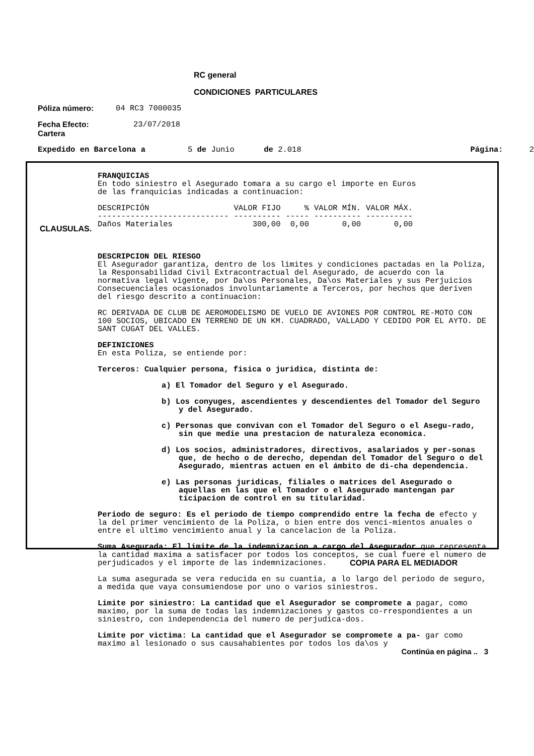RC general
CONDICIONES PARTICULARES
Póliza número: 04 RC3 7000035
Fecha Efecto:
Cartera 23/07/2018
Expedido en Barcelona a 5 de Junio de 2.018 Página: 2
CLAUSULAS.
FRANQUICIAS
En todo siniestro el Asegurado tomara a su cargo el importe en Euros
de las franquicias indicadas a continuacion:
| DESCRIPCIÓN | VALOR FIJO | % | VALOR MÍN. | VALOR MÁX. |
| ---------------------------- | ---------- | ----- | ---------- | ---------- |
| Daños Materiales | 300,00 | 0,00 | 0,00 | 0,00 |
DESCRIPCION DEL RIESGO
El Asegurador garantiza, dentro de los limites y condiciones pactadas en la Poliza, la Responsabilidad Civil Extracontractual del Asegurado, de acuerdo con la normativa legal vigente, por Da\os Personales, Da\os Materiales y sus Perjuicios Consecuenciales ocasionados involuntariamente a Terceros, por hechos que deriven del riesgo descrito a continuacion:
RC DERIVADA DE CLUB DE AEROMODELISMO DE VUELO DE AVIONES POR CONTROL RE-MOTO CON 100 SOCIOS, UBICADO EN TERRENO DE UN KM. CUADRADO, VALLADO Y CEDIDO POR EL AYTO. DE SANT CUGAT DEL VALLES.
DEFINICIONES
En esta Poliza, se entiende por:
Terceros: Cualquier persona, fisica o juridica, distinta de:
a) El Tomador del Seguro y el Asegurado.
b) Los conyuges, ascendientes y descendientes del Tomador del Seguro y del Asegurado.
c) Personas que convivan con el Tomador del Seguro o el Asegu-rado, sin que medie una prestacion de naturaleza economica.
d) Los socios, administradores, directivos, asalariados y per-sonas que, de hecho o de derecho, dependan del Tomador del Seguro o del Asegurado, mientras actuen en el ámbito de di-cha dependencia.
e) Las personas juridicas, filiales o matrices del Asegurado o aquellas en las que el Tomador o el Asegurado mantengan par ticipacion de control en su titularidad.
Periodo de seguro: Es el periodo de tiempo comprendido entre la fecha de efecto y la del primer vencimiento de la Poliza, o bien entre dos venci-mientos anuales o entre el ultimo vencimiento anual y la cancelacion de la Poliza.
Suma Asegurada: El limite de la indemnizacion a cargo del Asegurador que representa la cantidad maxima a satisfacer por todos los conceptos, se cual fuere el numero de perjudicados y el importe de las indemnizaciones.
La suma asegurada se vera reducida en su cuantia, a lo largo del periodo de seguro, a medida que vaya consumiendose por uno o varios siniestros.
Limite por siniestro: La cantidad que el Asegurador se compromete a pagar, como maximo, por la suma de todas las indemnizaciones y gastos co-rrespondientes a un siniestro, con independencia del numero de perjudica-dos.
Limite por victima: La cantidad que el Asegurador se compromete a pa- gar como maximo al lesionado o sus causahabientes por todos los da\os y
Continúa en página .. 3
COPIA PARA EL MEDIADOR